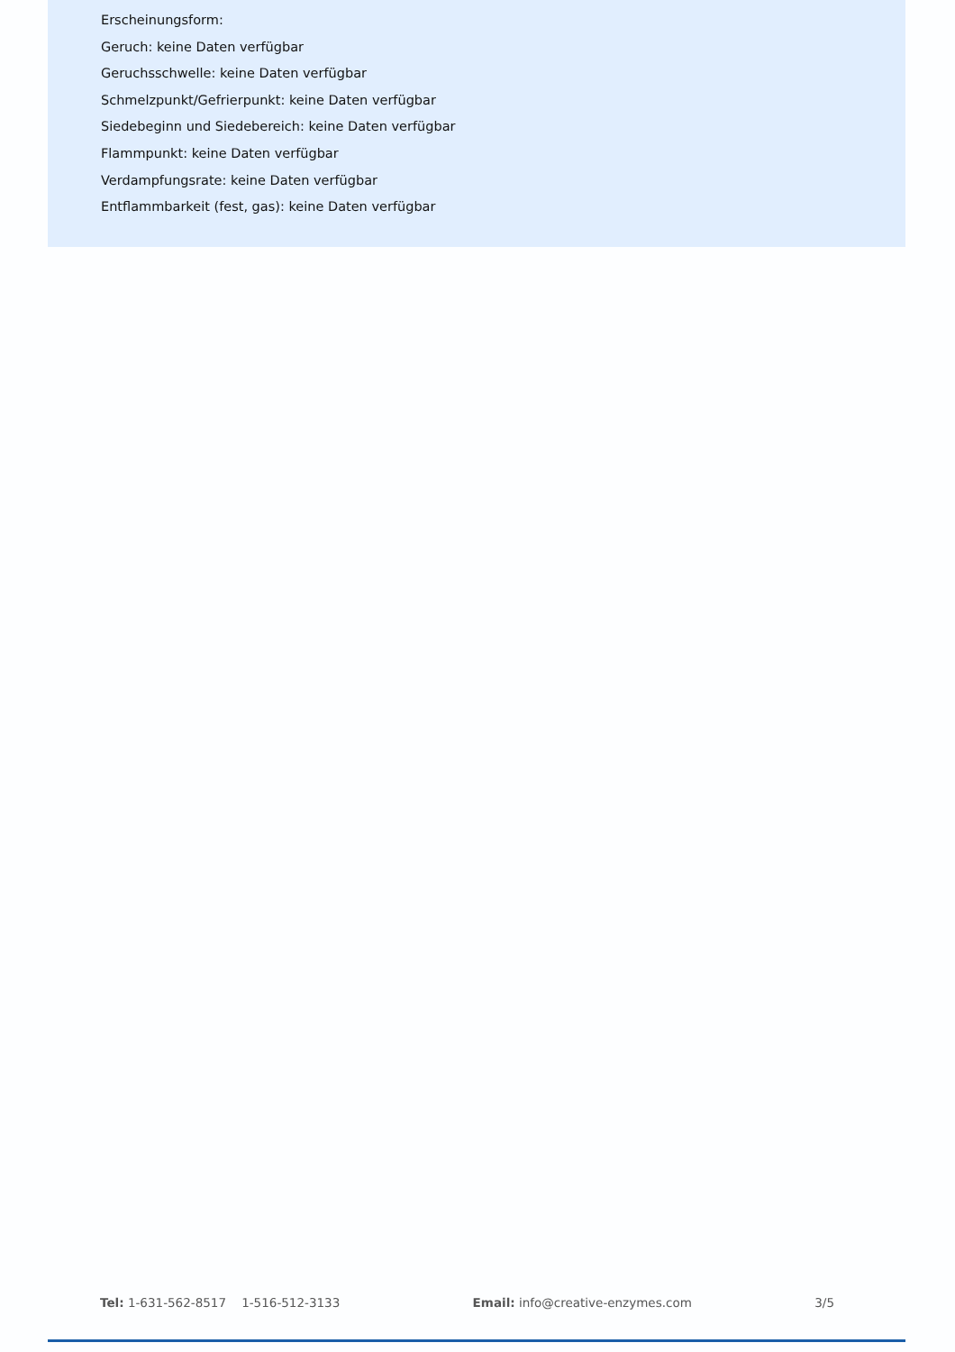Erscheinungsform:
Geruch: keine Daten verfügbar
Geruchsschwelle: keine Daten verfügbar
Schmelzpunkt/Gefrierpunkt: keine Daten verfügbar
Siedebeginn und Siedebereich: keine Daten verfügbar
Flammpunkt: keine Daten verfügbar
Verdampfungsrate: keine Daten verfügbar
Entflammbarkeit (fest, gas): keine Daten verfügbar
Tel: 1-631-562-8517 1-516-512-3133 Email: info@creative-enzymes.com 3/5